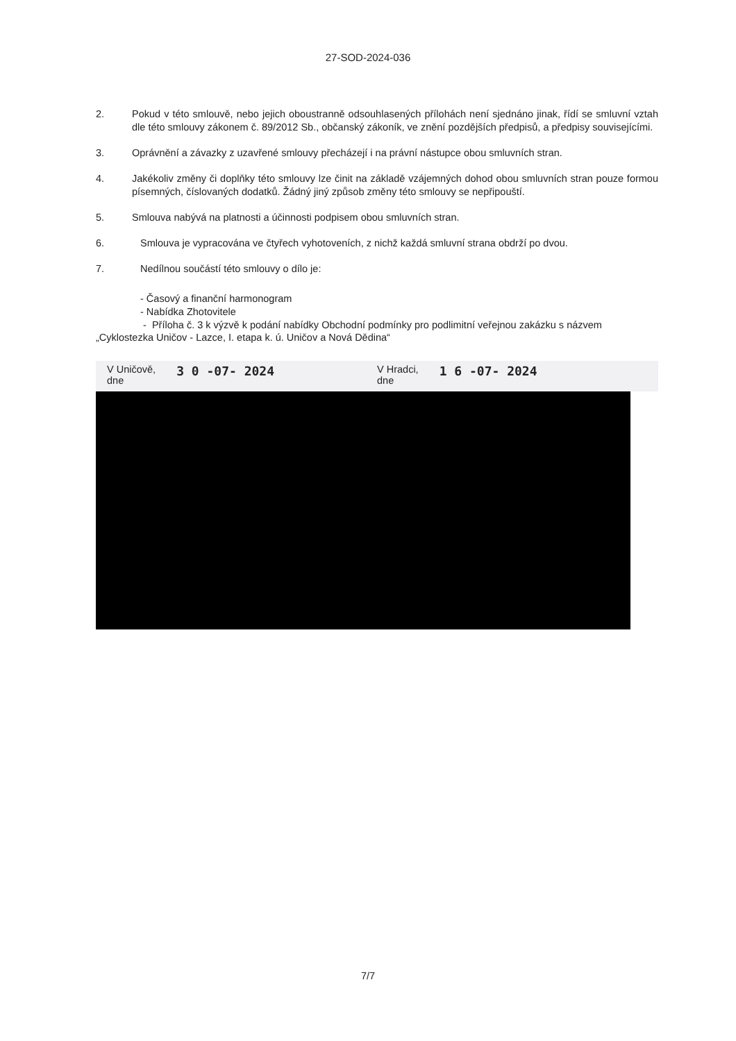27-SOD-2024-036
2. Pokud v této smlouvě, nebo jejich oboustranně odsouhlasených přílohách není sjednáno jinak, řídí se smluvní vztah dle této smlouvy zákonem č. 89/2012 Sb., občanský zákoník, ve znění pozdějších předpisů, a předpisy souvisejícími.
3. Oprávnění a závazky z uzavřené smlouvy přecházejí i na právní nástupce obou smluvních stran.
4. Jakékoliv změny či doplňky této smlouvy lze činit na základě vzájemných dohod obou smluvních stran pouze formou písemných, číslovaných dodatků. Žádný jiný způsob změny této smlouvy se nepřipouští.
5. Smlouva nabývá na platnosti a účinnosti podpisem obou smluvních stran.
6. Smlouva je vypracována ve čtyřech vyhotoveních, z nichž každá smluvní strana obdrží po dvou.
7. Nedílnou součástí této smlouvy o dílo je:
- Časový a finanční harmonogram
- Nabídka Zhotovitele
- Příloha č. 3 k výzvě k podání nabídky Obchodní podmínky pro podlimitní veřejnou zakázku s názvem
„Cyklostezka Uničov - Lazce, I. etapa k. ú. Uničov a Nová Dědina“
V Uničově,
dne 3 0 -07- 2024
V Hradci,
dne 1 6 -07- 2024
7/7